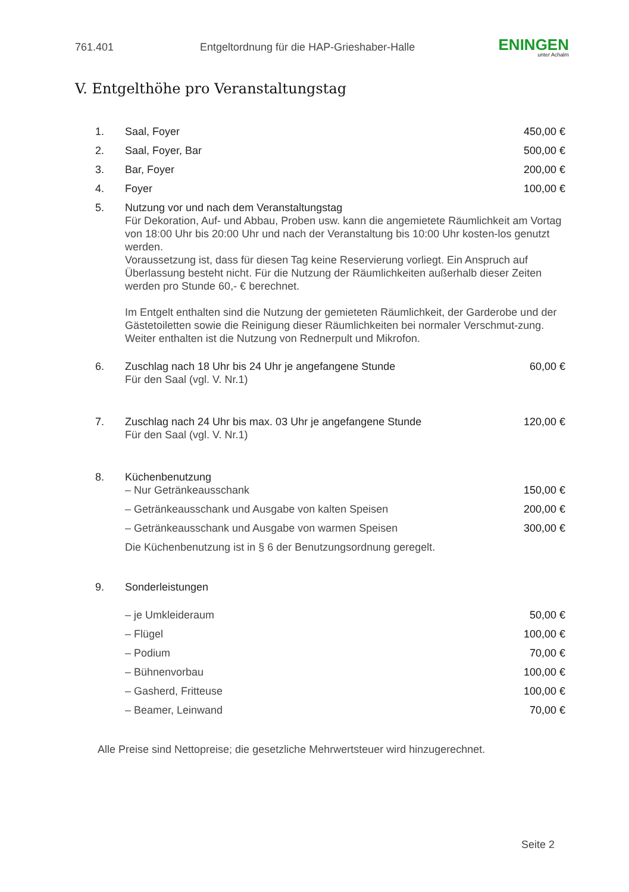761.401 Entgeltordnung für die HAP-Grieshaber-Halle ENINGEN
unter Achalm
V. Entgelthöhe pro Veranstaltungstag
| 1. | Saal, Foyer | 450,00 € |
| 2. | Saal, Foyer, Bar | 500,00 € |
| 3. | Bar, Foyer | 200,00 € |
| 4. | Foyer | 100,00 € |
| 5. | Nutzung vor und nach dem Veranstaltungstag Für Dekoration, Auf- und Abbau, Proben usw. kann die angemietete Räumlichkeit am Vortag von 18:00 Uhr bis 20:00 Uhr und nach der Veranstaltung bis 10:00 Uhr kosten-los genutzt werden. Voraussetzung ist, dass für diesen Tag keine Reservierung vorliegt. Ein Anspruch auf Überlassung besteht nicht. Für die Nutzung der Räumlichkeiten außerhalb dieser Zeiten werden pro Stunde 60,- € berechnet. Im Entgelt enthalten sind die Nutzung der gemieteten Räumlichkeit, der Garderobe und der Gästetoiletten sowie die Reinigung dieser Räumlichkeiten bei normaler Verschmut-zung. Weiter enthalten ist die Nutzung von Rednerpult und Mikrofon. | |
| 6. | Zuschlag nach 18 Uhr bis 24 Uhr je angefangene Stunde Für den Saal (vgl. V. Nr.1) | 60,00 € |
| 7. | Zuschlag nach 24 Uhr bis max. 03 Uhr je angefangene Stunde Für den Saal (vgl. V. Nr.1) | 120,00 € |
| 8. | Küchenbenutzung – Nur Getränkeausschank | 150,00 € |
| | – Getränkeausschank und Ausgabe von kalten Speisen | 200,00 € |
| | – Getränkeausschank und Ausgabe von warmen Speisen | 300,00 € |
| | Die Küchenbenutzung ist in § 6 der Benutzungsordnung geregelt. | |
| 9. | Sonderleistungen | |
| | – je Umkleideraum | 50,00 € |
| | – Flügel | 100,00 € |
| | – Podium | 70,00 € |
| | – Bühnenvorbau | 100,00 € |
| | – Gasherd, Fritteuse | 100,00 € |
| | – Beamer, Leinwand | 70,00 € |
Alle Preise sind Nettopreise; die gesetzliche Mehrwertsteuer wird hinzugerechnet.
Seite 2